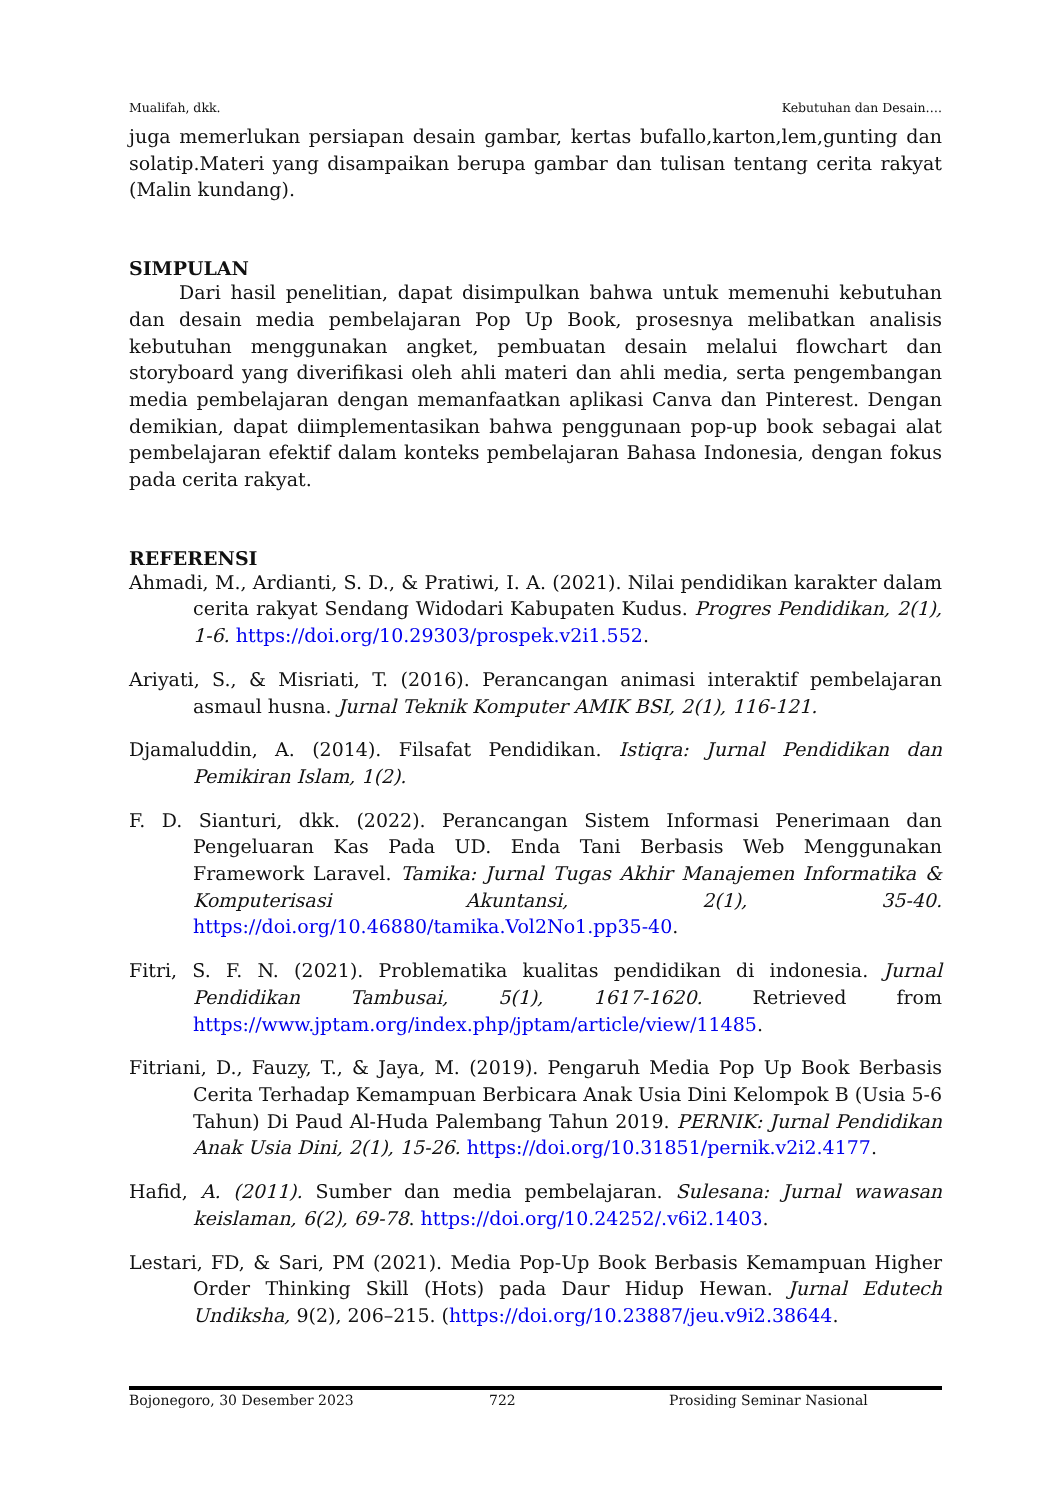Mualifah, dkk. Kebutuhan dan Desain….
juga memerlukan persiapan desain gambar, kertas bufallo,karton,lem,gunting dan solatip.Materi yang disampaikan berupa gambar dan tulisan tentang cerita rakyat (Malin kundang).
SIMPULAN
Dari hasil penelitian, dapat disimpulkan bahwa untuk memenuhi kebutuhan dan desain media pembelajaran Pop Up Book, prosesnya melibatkan analisis kebutuhan menggunakan angket, pembuatan desain melalui flowchart dan storyboard yang diverifikasi oleh ahli materi dan ahli media, serta pengembangan media pembelajaran dengan memanfaatkan aplikasi Canva dan Pinterest. Dengan demikian, dapat diimplementasikan bahwa penggunaan pop-up book sebagai alat pembelajaran efektif dalam konteks pembelajaran Bahasa Indonesia, dengan fokus pada cerita rakyat.
REFERENSI
Ahmadi, M., Ardianti, S. D., & Pratiwi, I. A. (2021). Nilai pendidikan karakter dalam cerita rakyat Sendang Widodari Kabupaten Kudus. Progres Pendidikan, 2(1), 1-6. https://doi.org/10.29303/prospek.v2i1.552.
Ariyati, S., & Misriati, T. (2016). Perancangan animasi interaktif pembelajaran asmaul husna. Jurnal Teknik Komputer AMIK BSI, 2(1), 116-121.
Djamaluddin, A. (2014). Filsafat Pendidikan. Istiqra: Jurnal Pendidikan dan Pemikiran Islam, 1(2).
F. D. Sianturi, dkk. (2022). Perancangan Sistem Informasi Penerimaan dan Pengeluaran Kas Pada UD. Enda Tani Berbasis Web Menggunakan Framework Laravel. Tamika: Jurnal Tugas Akhir Manajemen Informatika & Komputerisasi Akuntansi, 2(1), 35-40. https://doi.org/10.46880/tamika.Vol2No1.pp35-40.
Fitri, S. F. N. (2021). Problematika kualitas pendidikan di indonesia. Jurnal Pendidikan Tambusai, 5(1), 1617-1620. Retrieved from https://www.jptam.org/index.php/jptam/article/view/11485.
Fitriani, D., Fauzy, T., & Jaya, M. (2019). Pengaruh Media Pop Up Book Berbasis Cerita Terhadap Kemampuan Berbicara Anak Usia Dini Kelompok B (Usia 5-6 Tahun) Di Paud Al-Huda Palembang Tahun 2019. PERNIK: Jurnal Pendidikan Anak Usia Dini, 2(1), 15-26. https://doi.org/10.31851/pernik.v2i2.4177.
Hafid, A. (2011). Sumber dan media pembelajaran. Sulesana: Jurnal wawasan keislaman, 6(2), 69-78. https://doi.org/10.24252/.v6i2.1403.
Lestari, FD, & Sari, PM (2021). Media Pop-Up Book Berbasis Kemampuan Higher Order Thinking Skill (Hots) pada Daur Hidup Hewan. Jurnal Edutech Undiksha, 9(2), 206–215. (https://doi.org/10.23887/jeu.v9i2.38644.
Bojonegoro, 30 Desember 2023 722 Prosiding Seminar Nasional